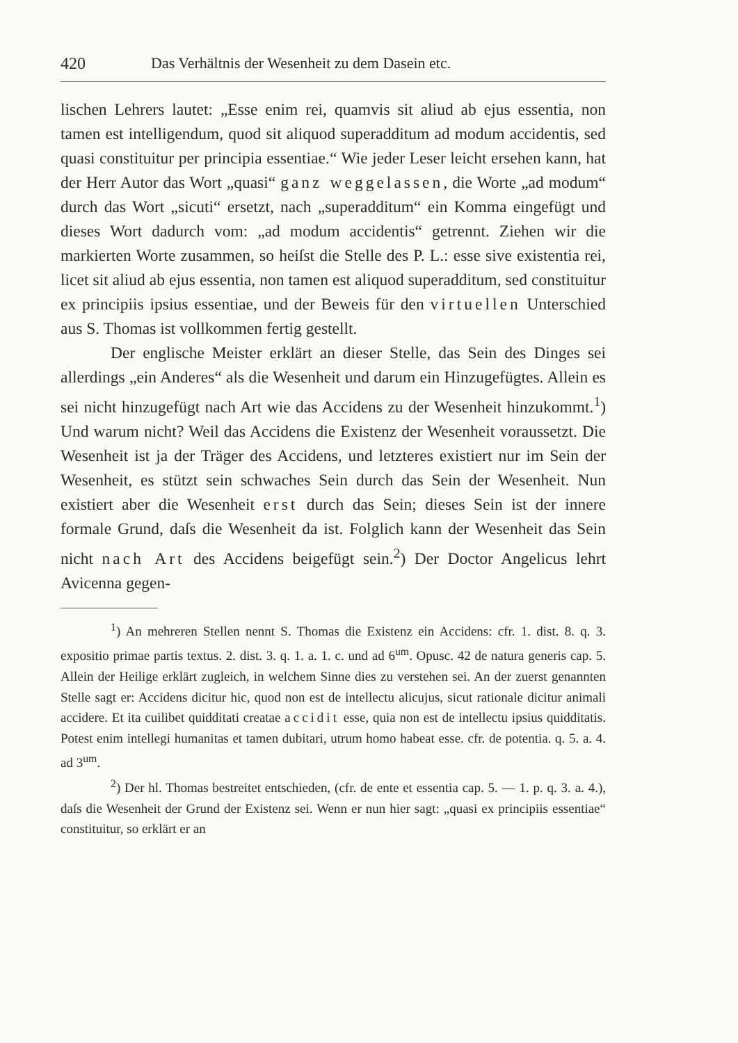420 Das Verhältnis der Wesenheit zu dem Dasein etc.
lischen Lehrers lautet: „Esse enim rei, quamvis sit aliud ab ejus essentia, non tamen est intelligendum, quod sit aliquod superadditum ad modum accidentis, sed quasi constituitur per principia essentiae.“ Wie jeder Leser leicht ersehen kann, hat der Herr Autor das Wort „quasi“ ganz weggelassen, die Worte „ad modum“ durch das Wort „sicuti“ ersetzt, nach „superadditum“ ein Komma eingefügt und dieses Wort dadurch vom: „ad modum accidentis“ getrennt. Ziehen wir die markierten Worte zusammen, so heiſst die Stelle des P. L.: esse sive existentia rei, licet sit aliud ab ejus essentia, non tamen est aliquod superadditum, sed constituitur ex principiis ipsius essentiae, und der Beweis für den virtuellen Unterschied aus S. Thomas ist vollkommen fertig gestellt.
Der englische Meister erklärt an dieser Stelle, das Sein des Dinges sei allerdings „ein Anderes“ als die Wesenheit und darum ein Hinzugefügtes. Allein es sei nicht hinzugefügt nach Art wie das Accidens zu der Wesenheit hinzukommt.<sup>1</sup>) Und warum nicht? Weil das Accidens die Existenz der Wesenheit voraussetzt. Die Wesenheit ist ja der Träger des Accidens, und letzteres existiert nur im Sein der Wesenheit, es stützt sein schwaches Sein durch das Sein der Wesenheit. Nun existiert aber die Wesenheit erst durch das Sein; dieses Sein ist der innere formale Grund, daſs die Wesenheit da ist. Folglich kann der Wesenheit das Sein nicht nach Art des Accidens beigefügt sein.<sup>2</sup>) Der Doctor Angelicus lehrt Avicenna gegen-
<sup>1</sup>) An mehreren Stellen nennt S. Thomas die Existenz ein Accidens: cfr. 1. dist. 8. q. 3. expositio primae partis textus. 2. dist. 3. q. 1. a. 1. c. und ad 6<sup>um</sup>. Opusc. 42 de natura generis cap. 5. Allein der Heilige erklärt zugleich, in welchem Sinne dies zu verstehen sei. An der zuerst genannten Stelle sagt er: Accidens dicitur hic, quod non est de intellectu alicujus, sicut rationale dicitur animali accidere. Et ita cuilibet quidditati creatae accidit esse, quia non est de intellectu ipsius quidditatis. Potest enim intellegi humanitas et tamen dubitari, utrum homo habeat esse. cfr. de potentia. q. 5. a. 4. ad 3<sup>um</sup>.
<sup>2</sup>) Der hl. Thomas bestreitet entschieden, (cfr. de ente et essentia cap. 5. — 1. p. q. 3. a. 4.), daſs die Wesenheit der Grund der Existenz sei. Wenn er nun hier sagt: „quasi ex principiis essentiae“ constituitur, so erklärt er an